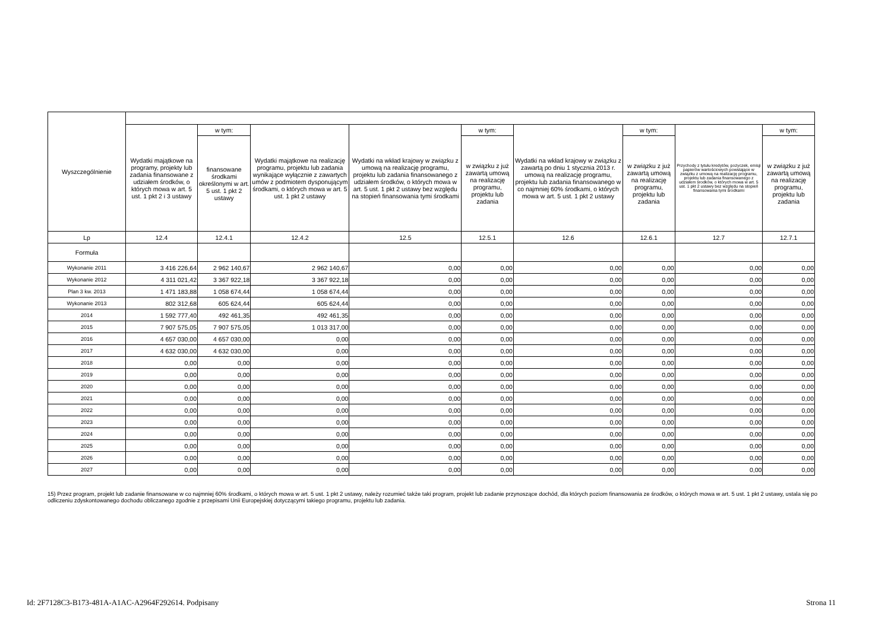| Wyszczególnienie | | | | | | | | | |
| --- | --- | --- | --- | --- | --- | --- | --- | --- | --- |
| | Wydatki majątkowe na programy, projekty lub zadania finansowane z udziałem środków, o których mowa w art. 5 ust. 1 pkt 2 i 3 ustawy | w tym: | Wydatki majątkowe na realizację programu, projektu lub zadania wynikające wyłącznie z zawartych umów z podmiotem dysponującym środkami, o których mowa w art. 5 ust. 1 pkt 2 ustawy | Wydatki na wkład krajowy w związku z umową na realizację programu, projektu lub zadania finansowanego z udziałem środków, o których mowa w art. 5 ust. 1 pkt 2 ustawy bez względu na stopień finansowania tymi środkami | w tym: | Wydatki na wkład krajowy w związku z zawartą po dniu 1 stycznia 2013 r. umową na realizację programu, projektu lub zadania finansowanego w co najmniej 60% środkami, o których mowa w art. 5 ust. 1 pkt 2 ustawy | w tym: | Przychody z tytułu kredytów, pożyczek, emisji papierów wartościowych powstające w związku z umową na realizację programu, projektu lub zadania finansowanego z udziałem środków, o których mowa w art. 5 ust. 1 pkt 2 ustawy bez względu na stopień finansowania tymi środkami | w tym: |
| | | finansowane środkami określonymi w art. 5 ust. 1 pkt 2 ustawy | | | w związku z już zawartą umową na realizację programu, projektu lub zadania | | w związku z już zawartą umową na realizację programu, projektu lub zadania | | w związku z już zawartą umową na realizację programu, projektu lub zadania |
| Lp | 12.4 | 12.4.1 | 12.4.2 | 12.5 | 12.5.1 | 12.6 | 12.6.1 | 12.7 | 12.7.1 |
| Formuła | | | | | | | | | |
| Wykonanie 2011 | 3 416 226,64 | 2 962 140,67 | 2 962 140,67 | 0,00 | 0,00 | 0,00 | 0,00 | 0,00 | 0,00 |
| Wykonanie 2012 | 4 311 021,42 | 3 367 922,18 | 3 367 922,18 | 0,00 | 0,00 | 0,00 | 0,00 | 0,00 | 0,00 |
| Plan 3 kw. 2013 | 1 471 183,88 | 1 058 674,44 | 1 058 674,44 | 0,00 | 0,00 | 0,00 | 0,00 | 0,00 | 0,00 |
| Wykonanie 2013 | 802 312,68 | 605 624,44 | 605 624,44 | 0,00 | 0,00 | 0,00 | 0,00 | 0,00 | 0,00 |
| 2014 | 1 592 777,40 | 492 461,35 | 492 461,35 | 0,00 | 0,00 | 0,00 | 0,00 | 0,00 | 0,00 |
| 2015 | 7 907 575,05 | 7 907 575,05 | 1 013 317,00 | 0,00 | 0,00 | 0,00 | 0,00 | 0,00 | 0,00 |
| 2016 | 4 657 030,00 | 4 657 030,00 | 0,00 | 0,00 | 0,00 | 0,00 | 0,00 | 0,00 | 0,00 |
| 2017 | 4 632 030,00 | 4 632 030,00 | 0,00 | 0,00 | 0,00 | 0,00 | 0,00 | 0,00 | 0,00 |
| 2018 | 0,00 | 0,00 | 0,00 | 0,00 | 0,00 | 0,00 | 0,00 | 0,00 | 0,00 |
| 2019 | 0,00 | 0,00 | 0,00 | 0,00 | 0,00 | 0,00 | 0,00 | 0,00 | 0,00 |
| 2020 | 0,00 | 0,00 | 0,00 | 0,00 | 0,00 | 0,00 | 0,00 | 0,00 | 0,00 |
| 2021 | 0,00 | 0,00 | 0,00 | 0,00 | 0,00 | 0,00 | 0,00 | 0,00 | 0,00 |
| 2022 | 0,00 | 0,00 | 0,00 | 0,00 | 0,00 | 0,00 | 0,00 | 0,00 | 0,00 |
| 2023 | 0,00 | 0,00 | 0,00 | 0,00 | 0,00 | 0,00 | 0,00 | 0,00 | 0,00 |
| 2024 | 0,00 | 0,00 | 0,00 | 0,00 | 0,00 | 0,00 | 0,00 | 0,00 | 0,00 |
| 2025 | 0,00 | 0,00 | 0,00 | 0,00 | 0,00 | 0,00 | 0,00 | 0,00 | 0,00 |
| 2026 | 0,00 | 0,00 | 0,00 | 0,00 | 0,00 | 0,00 | 0,00 | 0,00 | 0,00 |
| 2027 | 0,00 | 0,00 | 0,00 | 0,00 | 0,00 | 0,00 | 0,00 | 0,00 | 0,00 |
15) Przez program, projekt lub zadanie finansowane w co najmniej 60% środkami, o których mowa w art. 5 ust. 1 pkt 2 ustawy, należy rozumieć także taki program, projekt lub zadanie przynoszące dochód, dla których poziom finansowania ze środków, o których mowa w art. 5 ust. 1 pkt 2 ustawy, ustala się po odliczeniu zdyskontowanego dochodu obliczanego zgodnie z przepisami Unii Europejskiej dotyczącymi takiego programu, projektu lub zadania.
Id: 2F7128C3-B173-481A-A1AC-A2964F292614. Podpisany Strona 11